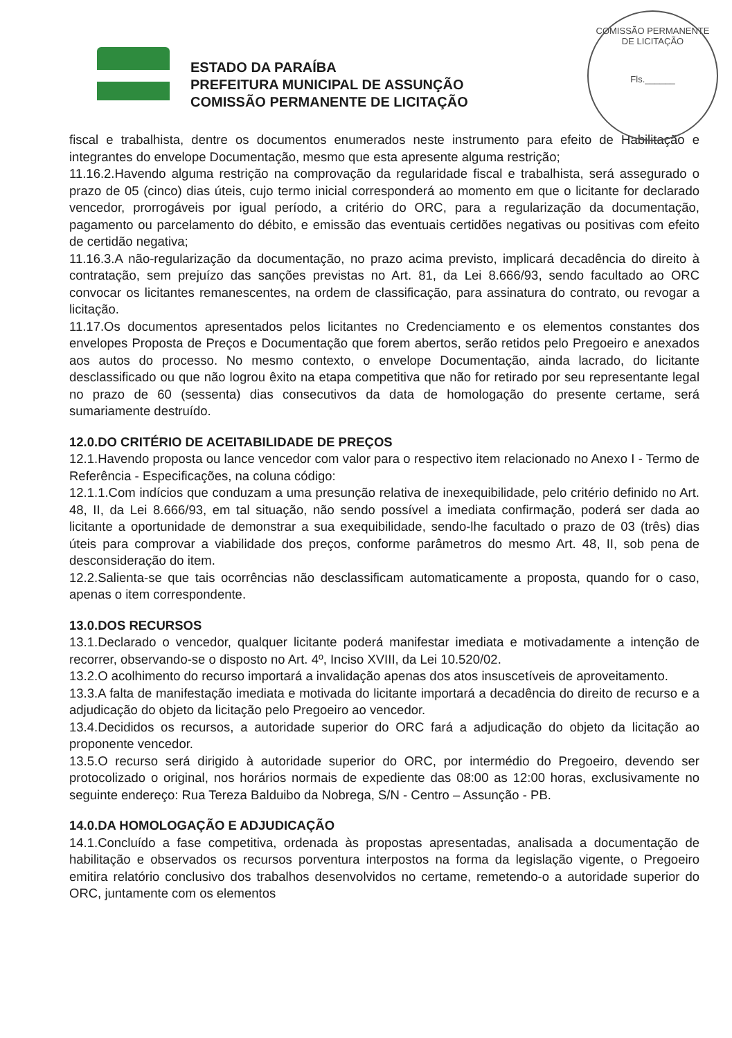COMISSÃO PERMANENTE DE LICITAÇÃO
Fls.______
ESTADO DA PARAÍBA
PREFEITURA MUNICIPAL DE ASSUNÇÃO
COMISSÃO PERMANENTE DE LICITAÇÃO
fiscal e trabalhista, dentre os documentos enumerados neste instrumento para efeito de Habilitação e integrantes do envelope Documentação, mesmo que esta apresente alguma restrição;
11.16.2.Havendo alguma restrição na comprovação da regularidade fiscal e trabalhista, será assegurado o prazo de 05 (cinco) dias úteis, cujo termo inicial corresponderá ao momento em que o licitante for declarado vencedor, prorrogáveis por igual período, a critério do ORC, para a regularização da documentação, pagamento ou parcelamento do débito, e emissão das eventuais certidões negativas ou positivas com efeito de certidão negativa;
11.16.3.A não-regularização da documentação, no prazo acima previsto, implicará decadência do direito à contratação, sem prejuízo das sanções previstas no Art. 81, da Lei 8.666/93, sendo facultado ao ORC convocar os licitantes remanescentes, na ordem de classificação, para assinatura do contrato, ou revogar a licitação.
11.17.Os documentos apresentados pelos licitantes no Credenciamento e os elementos constantes dos envelopes Proposta de Preços e Documentação que forem abertos, serão retidos pelo Pregoeiro e anexados aos autos do processo. No mesmo contexto, o envelope Documentação, ainda lacrado, do licitante desclassificado ou que não logrou êxito na etapa competitiva que não for retirado por seu representante legal no prazo de 60 (sessenta) dias consecutivos da data de homologação do presente certame, será sumariamente destruído.
12.0.DO CRITÉRIO DE ACEITABILIDADE DE PREÇOS
12.1.Havendo proposta ou lance vencedor com valor para o respectivo item relacionado no Anexo I - Termo de Referência - Especificações, na coluna código:
12.1.1.Com indícios que conduzam a uma presunção relativa de inexequibilidade, pelo critério definido no Art. 48, II, da Lei 8.666/93, em tal situação, não sendo possível a imediata confirmação, poderá ser dada ao licitante a oportunidade de demonstrar a sua exequibilidade, sendo-lhe facultado o prazo de 03 (três) dias úteis para comprovar a viabilidade dos preços, conforme parâmetros do mesmo Art. 48, II, sob pena de desconsideração do item.
12.2.Salienta-se que tais ocorrências não desclassificam automaticamente a proposta, quando for o caso, apenas o item correspondente.
13.0.DOS RECURSOS
13.1.Declarado o vencedor, qualquer licitante poderá manifestar imediata e motivadamente a intenção de recorrer, observando-se o disposto no Art. 4º, Inciso XVIII, da Lei 10.520/02.
13.2.O acolhimento do recurso importará a invalidação apenas dos atos insuscetíveis de aproveitamento.
13.3.A falta de manifestação imediata e motivada do licitante importará a decadência do direito de recurso e a adjudicação do objeto da licitação pelo Pregoeiro ao vencedor.
13.4.Decididos os recursos, a autoridade superior do ORC fará a adjudicação do objeto da licitação ao proponente vencedor.
13.5.O recurso será dirigido à autoridade superior do ORC, por intermédio do Pregoeiro, devendo ser protocolizado o original, nos horários normais de expediente das 08:00 as 12:00 horas, exclusivamente no seguinte endereço: Rua Tereza Balduibo da Nobrega, S/N - Centro – Assunção - PB.
14.0.DA HOMOLOGAÇÃO E ADJUDICAÇÃO
14.1.Concluído a fase competitiva, ordenada às propostas apresentadas, analisada a documentação de habilitação e observados os recursos porventura interpostos na forma da legislação vigente, o Pregoeiro emitira relatório conclusivo dos trabalhos desenvolvidos no certame, remetendo-o a autoridade superior do ORC, juntamente com os elementos